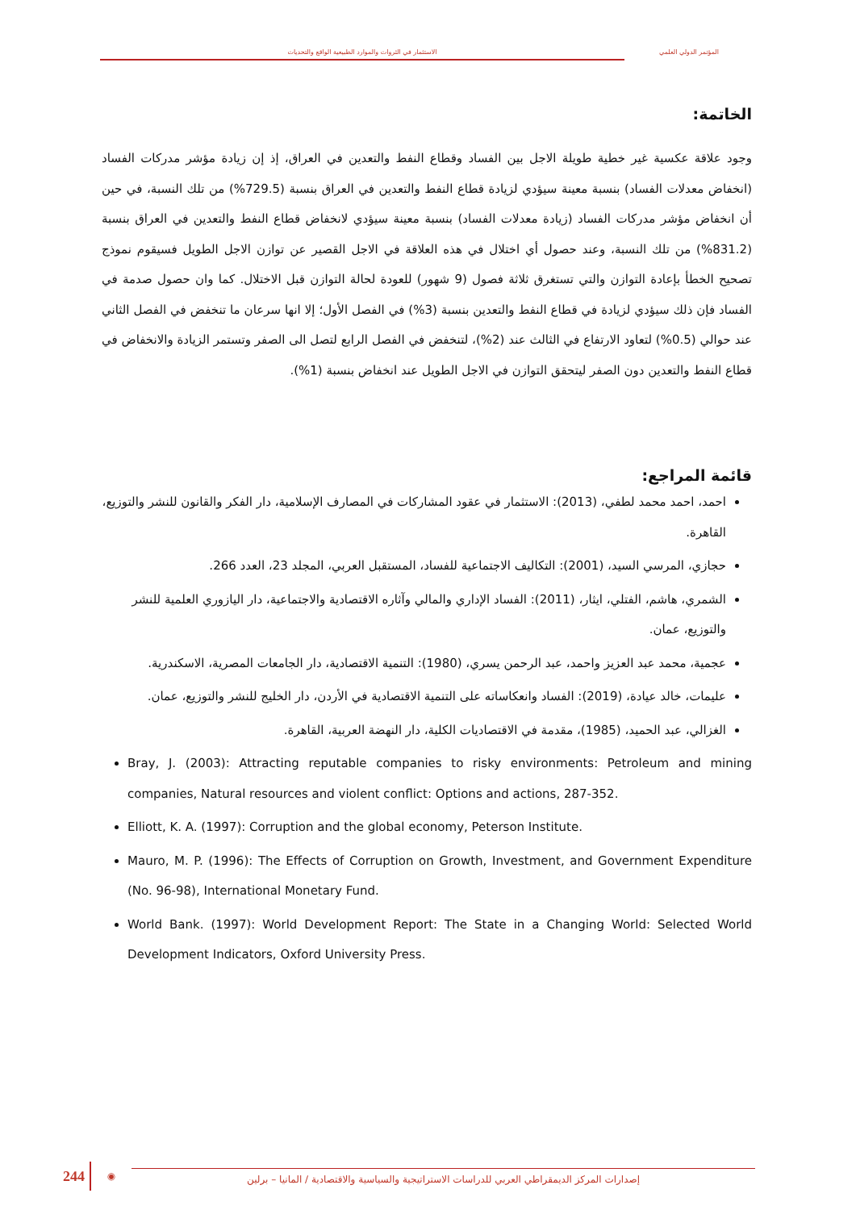الاستثمار في الثروات والموارد الطبيعية الواقع والتحديات
المؤتمر الدولي العلمي
الخاتمة:
وجود علاقة عكسية غير خطية طويلة الاجل بين الفساد وقطاع النفط والتعدين في العراق، إذ إن زيادة مؤشر مدركات الفساد (انخفاض معدلات الفساد) بنسبة معينة سيؤدي لزيادة قطاع النفط والتعدين في العراق بنسبة (729.5%) من تلك النسبة، في حين أن انخفاض مؤشر مدركات الفساد (زيادة معدلات الفساد) بنسبة معينة سيؤدي لانخفاض قطاع النفط والتعدين في العراق بنسبة (831.2%) من تلك النسبة، وعند حصول أي اختلال في هذه العلاقة في الاجل القصير عن توازن الاجل الطويل فسيقوم نموذج تصحيح الخطأ بإعادة التوازن والتي تستغرق ثلاثة فصول (9 شهور) للعودة لحالة التوازن قبل الاختلال. كما وان حصول صدمة في الفساد فإن ذلك سيؤدي لزيادة في قطاع النفط والتعدين بنسبة (3%) في الفصل الأول؛ إلا انها سرعان ما تنخفض في الفصل الثاني عند حوالي (0.5%) لتعاود الارتفاع في الثالث عند (2%)، لتنخفض في الفصل الرابع لتصل الى الصفر وتستمر الزيادة والانخفاض في قطاع النفط والتعدين دون الصفر ليتحقق التوازن في الاجل الطويل عند انخفاض بنسبة (1%).
قائمة المراجع:
احمد، احمد محمد لطفي، (2013): الاستثمار في عقود المشاركات في المصارف الإسلامية، دار الفكر والقانون للنشر والتوزيع، القاهرة.
حجازي، المرسي السيد، (2001): التكاليف الاجتماعية للفساد، المستقبل العربي، المجلد 23، العدد 266.
الشمري، هاشم، الفتلي، ايثار، (2011): الفساد الإداري والمالي وآثاره الاقتصادية والاجتماعية، دار اليازوري العلمية للنشر والتوزيع، عمان.
عجمية، محمد عبد العزيز واحمد، عبد الرحمن يسري، (1980): التنمية الاقتصادية، دار الجامعات المصرية، الاسكندرية.
عليمات، خالد عيادة، (2019): الفساد وانعكاساته على التنمية الاقتصادية في الأردن، دار الخليج للنشر والتوزيع، عمان.
الغزالي، عبد الحميد، (1985)، مقدمة في الاقتصاديات الكلية، دار النهضة العربية، القاهرة.
Bray, J. (2003): Attracting reputable companies to risky environments: Petroleum and mining companies, Natural resources and violent conflict: Options and actions, 287-352.
Elliott, K. A. (1997): Corruption and the global economy, Peterson Institute.
Mauro, M. P. (1996): The Effects of Corruption on Growth, Investment, and Government Expenditure (No. 96-98), International Monetary Fund.
World Bank. (1997): World Development Report: The State in a Changing World: Selected World Development Indicators, Oxford University Press.
244 ◉ إصدارات المركز الديمقراطي العربي للدراسات الاستراتيجية والسياسية والاقتصادية / المانيا – برلين